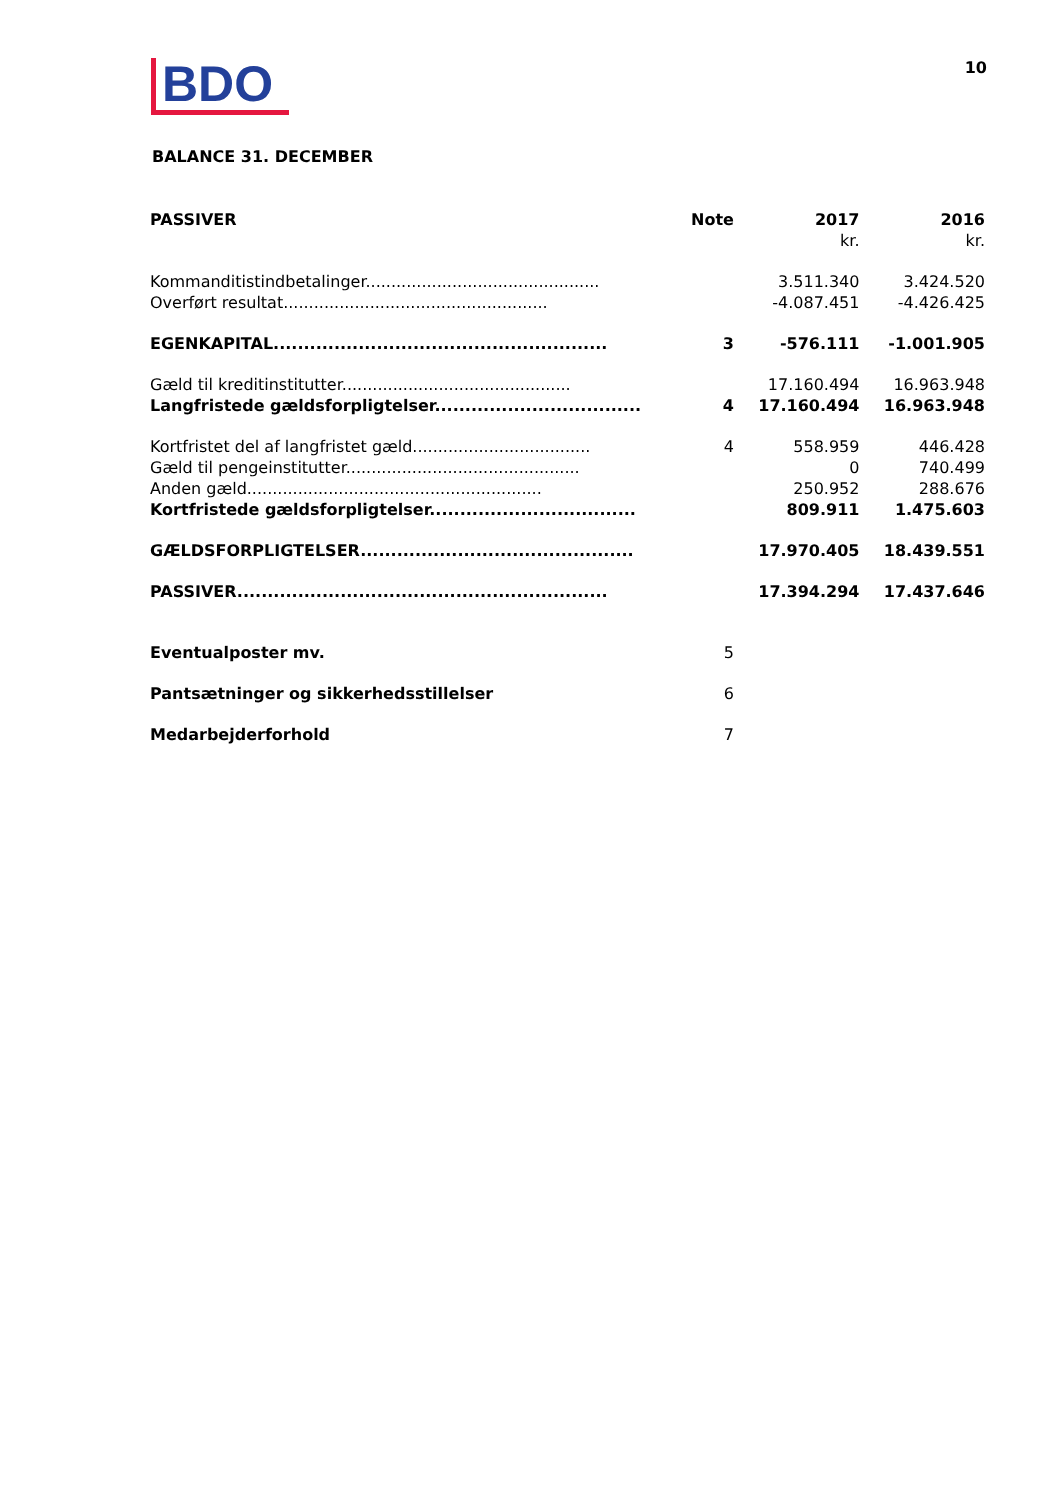BDO
10
BALANCE 31. DECEMBER
| PASSIVER | Note | 2017 | 2016 |
| --- | --- | --- | --- |
| | | kr. | kr. |
| Kommanditistindbetalinger.............................................. | | 3.511.340 | 3.424.520 |
| Overført resultat.................................................... | | -4.087.451 | -4.426.425 |
| EGENKAPITAL....................................................... | 3 | -576.111 | -1.001.905 |
| Gæld til kreditinstitutter............................................. | | 17.160.494 | 16.963.948 |
| Langfristede gældsforpligtelser.................................. | 4 | 17.160.494 | 16.963.948 |
| Kortfristet del af langfristet gæld................................... | 4 | 558.959 | 446.428 |
| Gæld til pengeinstitutter.............................................. | | 0 | 740.499 |
| Anden gæld.......................................................... | | 250.952 | 288.676 |
| Kortfristede gældsforpligtelser.................................. | | 809.911 | 1.475.603 |
| GÆLDSFORPLIGTELSER............................................. | | 17.970.405 | 18.439.551 |
| PASSIVER............................................................. | | 17.394.294 | 17.437.646 |
| Eventualposter mv. | 5 | | |
| Pantsætninger og sikkerhedsstillelser | 6 | | |
| Medarbejderforhold | 7 | | |